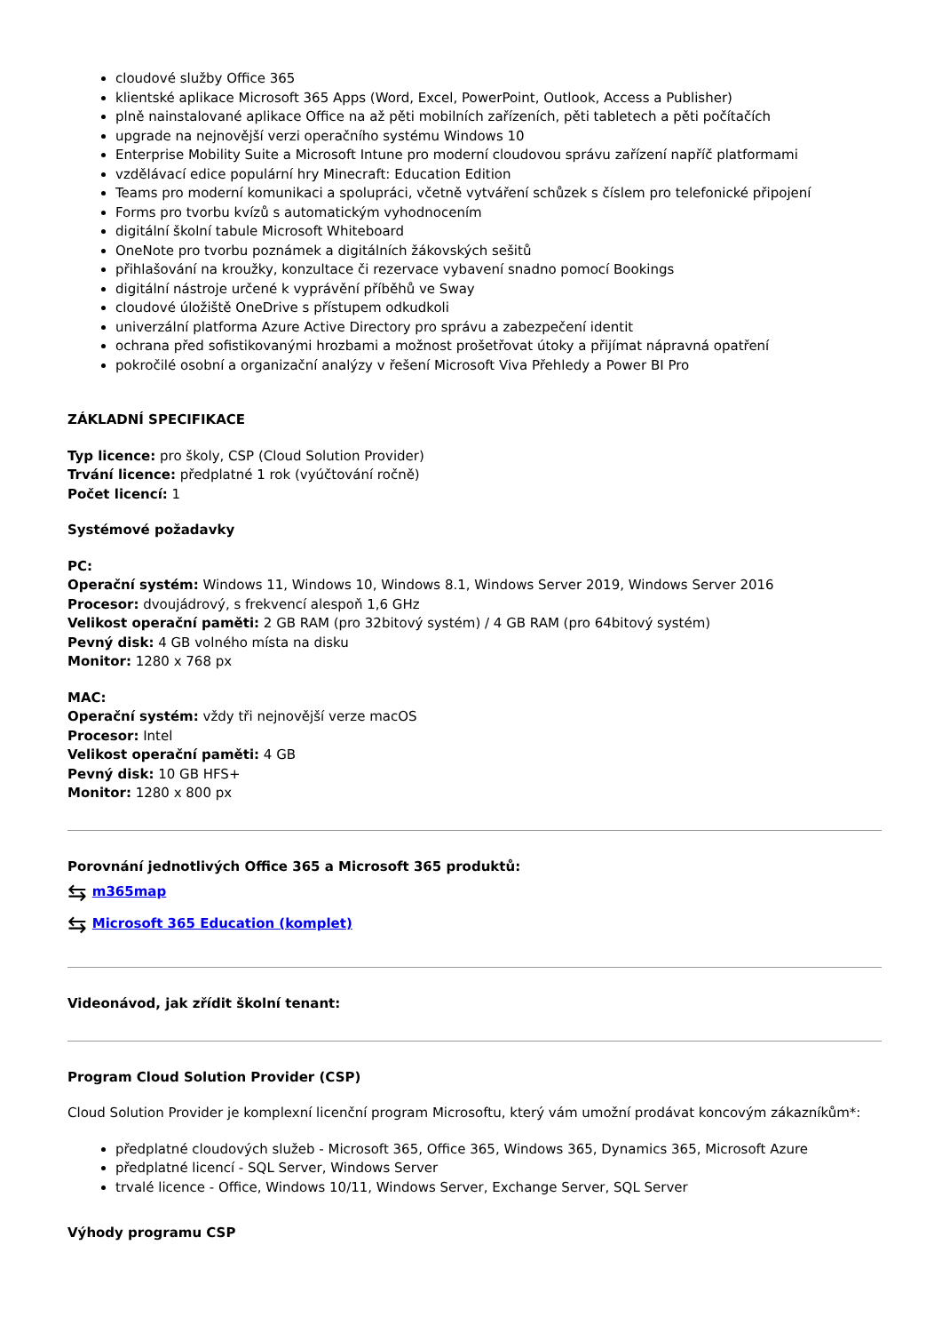cloudové služby Office 365
klientské aplikace Microsoft 365 Apps (Word, Excel, PowerPoint, Outlook, Access a Publisher)
plně nainstalované aplikace Office na až pěti mobilních zařízeních, pěti tabletech a pěti počítačích
upgrade na nejnovější verzi operačního systému Windows 10
Enterprise Mobility Suite a Microsoft Intune pro moderní cloudovou správu zařízení napříč platformami
vzdělávací edice populární hry Minecraft: Education Edition
Teams pro moderní komunikaci a spolupráci, včetně vytváření schůzek s číslem pro telefonické připojení
Forms pro tvorbu kvízů s automatickým vyhodnocením
digitální školní tabule Microsoft Whiteboard
OneNote pro tvorbu poznámek a digitálních žákovských sešitů
přihlašování na kroužky, konzultace či rezervace vybavení snadno pomocí Bookings
digitální nástroje určené k vyprávění příběhů ve Sway
cloudové úložiště OneDrive s přístupem odkudkoli
univerzální platforma Azure Active Directory pro správu a zabezpečení identit
ochrana před sofistikovanými hrozbami a možnost prošetřovat útoky a přijímat nápravná opatření
pokročilé osobní a organizační analýzy v řešení Microsoft Viva Přehledy a Power BI Pro
ZÁKLADNÍ SPECIFIKACE
Typ licence: pro školy, CSP (Cloud Solution Provider)
Trvání licence: předplatné 1 rok (vyúčtování ročně)
Počet licencí: 1
Systémové požadavky
PC:
Operační systém: Windows 11, Windows 10, Windows 8.1, Windows Server 2019, Windows Server 2016
Procesor: dvoujádrový, s frekvencí alespoň 1,6 GHz
Velikost operační paměti: 2 GB RAM (pro 32bitový systém) / 4 GB RAM (pro 64bitový systém)
Pevný disk: 4 GB volného místa na disku
Monitor: 1280 x 768 px
MAC:
Operační systém: vždy tři nejnovější verze macOS
Procesor: Intel
Velikost operační paměti: 4 GB
Pevný disk: 10 GB HFS+
Monitor: 1280 x 800 px
Porovnání jednotlivých Office 365 a Microsoft 365 produktů:
⇆ m365map
⇆ Microsoft 365 Education (komplet)
Videonávod, jak zřídit školní tenant:
Program Cloud Solution Provider (CSP)
Cloud Solution Provider je komplexní licenční program Microsoftu, který vám umožní prodávat koncovým zákazníkům*:
předplatné cloudových služeb - Microsoft 365, Office 365, Windows 365, Dynamics 365, Microsoft Azure
předplatné licencí - SQL Server, Windows Server
trvalé licence - Office, Windows 10/11, Windows Server, Exchange Server, SQL Server
Výhody programu CSP